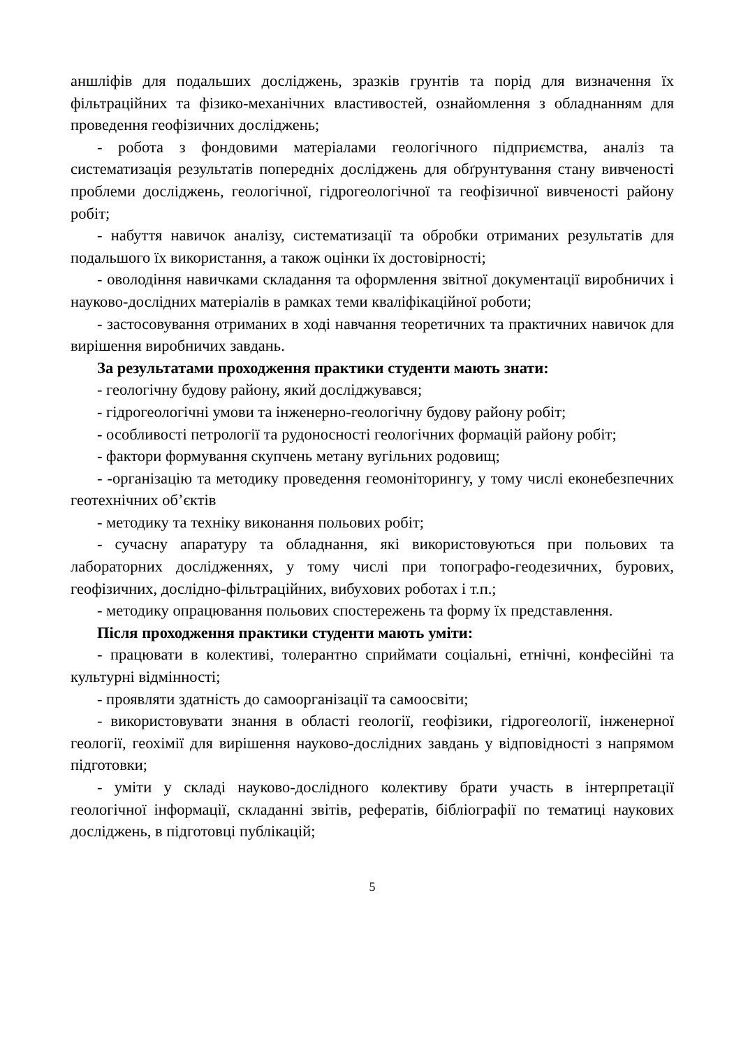аншліфів для подальших досліджень, зразків грунтів та порід для визначення їх фільтраційних та фізико-механічних властивостей, ознайомлення з обладнанням для проведення геофізичних досліджень;
- робота з фондовими матеріалами геологічного підприємства, аналіз та систематизація результатів попередніх досліджень для обґрунтування стану вивченості проблеми досліджень, геологічної, гідрогеологічної та геофізичної вивченості району робіт;
- набуття навичок аналізу, систематизації та обробки отриманих результатів для подальшого їх використання, а також оцінки їх достовірності;
- оволодіння навичками складання та оформлення звітної документації виробничих і науково-дослідних матеріалів в рамках теми кваліфікаційної роботи;
- застосовування отриманих в ході навчання теоретичних та практичних навичок для вирішення виробничих завдань.
За результатами проходження практики студенти мають знати:
- геологічну будову району, який досліджувався;
- гідрогеологічні умови та інженерно-геологічну будову району робіт;
- особливості петрології та рудоносності геологічних формацій району робіт;
- фактори формування скупчень метану вугільних родовищ;
- -організацію та методику проведення геомоніторингу, у тому числі еконебезпечних геотехнічних об’єктів
- методику та техніку виконання польових робіт;
- сучасну апаратуру та обладнання, які використовуються при польових та лабораторних дослідженнях, у тому числі при топографо-геодезичних, бурових, геофізичних, дослідно-фільтраційних, вибухових роботах і т.п.;
- методику опрацювання польових спостережень та форму їх представлення.
Після проходження практики студенти мають уміти:
- працювати в колективі, толерантно сприймати соціальні, етнічні, конфесійні та культурні відмінності;
- проявляти здатність до самоорганізації та самоосвіти;
- використовувати знання в області геології, геофізики, гідрогеології, інженерної геології, геохімії для вирішення науково-дослідних завдань у відповідності з напрямом підготовки;
- уміти у складі науково-дослідного колективу брати участь в інтерпретації геологічної інформації, складанні звітів, рефератів, бібліографії по тематиці наукових досліджень, в підготовці публікацій;
5